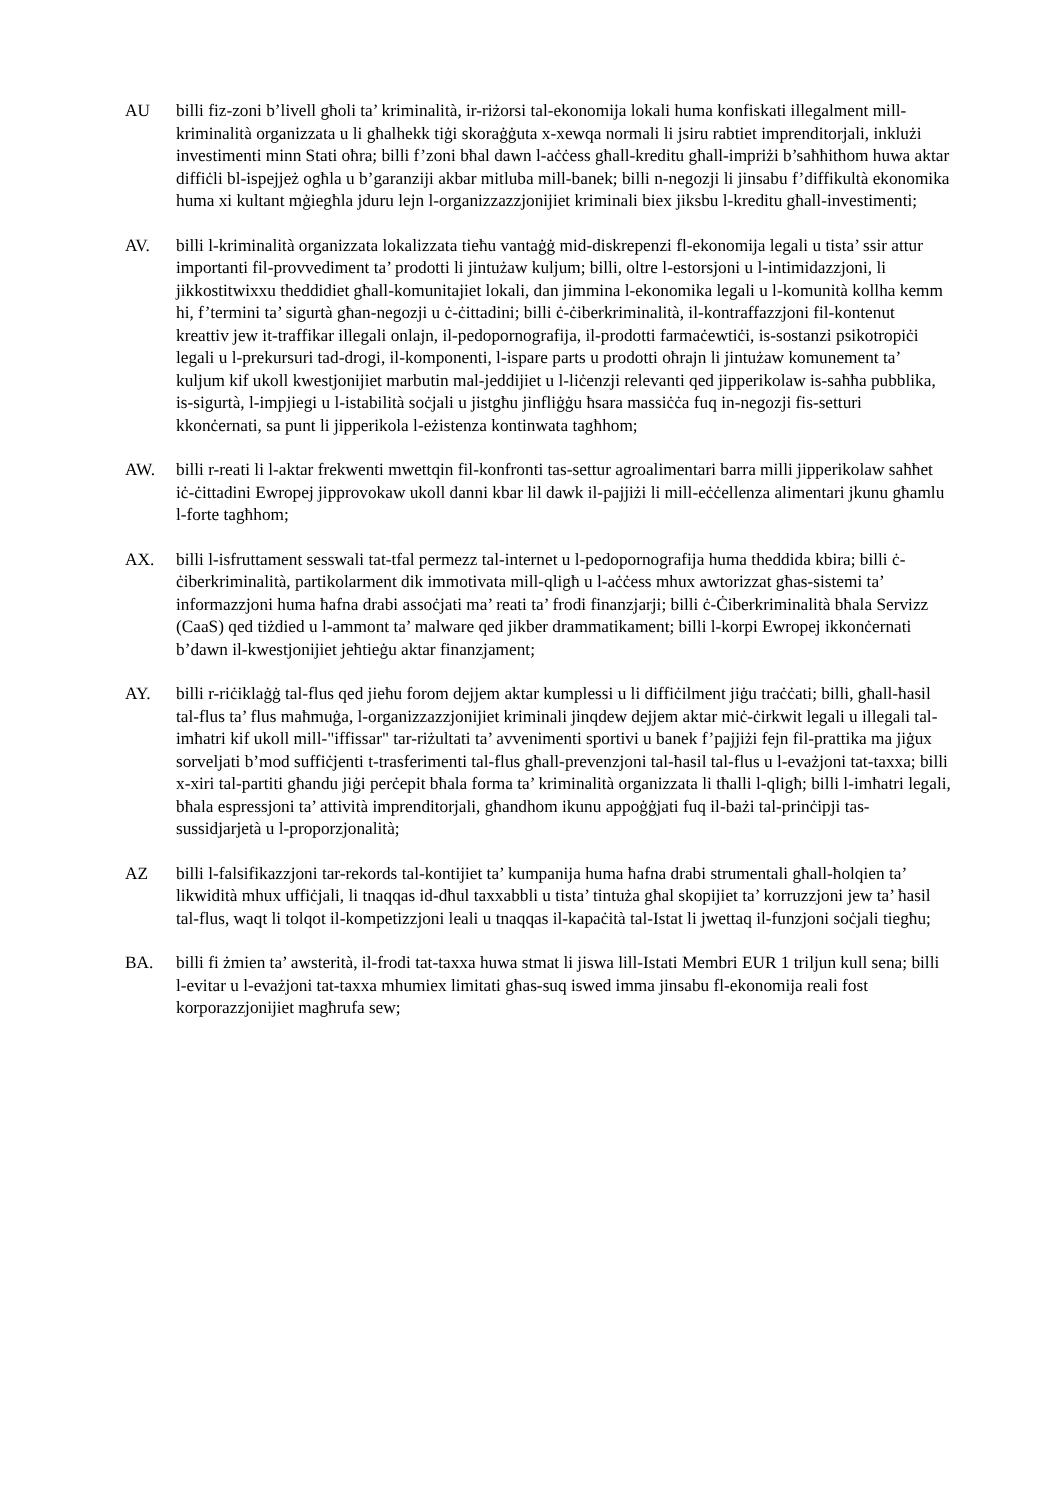AU billi fiz-zoni b’livell għoli ta’ kriminalità, ir-riżorsi tal-ekonomija lokali huma konfiskati illegalment mill-kriminalità organizzata u li għalhekk tiġi skoraġġuta x-xewqa normali li jsiru rabtiet imprenditorjali, inklużi investimenti minn Stati oħra; billi f’zoni bħal dawn l-aċċess għall-kreditu għall-impriżi b’saħħithom huwa aktar diffiċli bl-ispejjeż ogħla u b’garanziji akbar mitluba mill-banek; billi n-negozji li jinsabu f’diffikultà ekonomika huma xi kultant mġiegħla jduru lejn l-organizzazzjonijiet kriminali biex jiksbu l-kreditu għall-investimenti;
AV. billi l-kriminalità organizzata lokalizzata tieħu vantaġġ mid-diskrepenzi fl-ekonomija legali u tista’ ssir attur importanti fil-provvediment ta’ prodotti li jintużaw kuljum; billi, oltre l-estorsjoni u l-intimidazzjoni, li jikkostitwixxu theddidiet għall-komunitajiet lokali, dan jimmina l-ekonomika legali u l-komunità kollha kemm hi, f’termini ta’ sigurtà għan-negozji u ċ-ċittadini; billi ċ-ċiberkriminalità, il-kontraffazzjoni fil-kontenut kreattiv jew it-traffikar illegali onlajn, il-pedopornografija, il-prodotti farmaċewtiċi, is-sostanzi psikotropiċi legali u l-prekursuri tad-drogi, il-komponenti, l-ispare parts u prodotti oħrajn li jintużaw komunement ta’ kuljum kif ukoll kwestjonijiet marbutin mal-jeddijiet u l-liċenzji relevanti qed jipperikolaw is-saħħa pubblika, is-sigurtà, l-impjiegi u l-istabilità soċjali u jistgħu jinfliġġu ħsara massiċċa fuq in-negozji fis-setturi kkonċernati, sa punt li jipperikola l-eżistenza kontinwata tagħhom;
AW. billi r-reati li l-aktar frekwenti mwettqin fil-konfronti tas-settur agroalimentari barra milli jipperikolaw saħħet iċ-ċittadini Ewropej jipprovokaw ukoll danni kbar lil dawk il-pajjiżi li mill-eċċellenza alimentari jkunu għamlu l-forte tagħhom;
AX. billi l-isfruttament sesswali tat-tfal permezz tal-internet u l-pedopornografija huma theddida kbira; billi ċ-ċiberkriminalità, partikolarment dik immotivata mill-qligħ u l-aċċess mhux awtorizzat għas-sistemi ta’ informazzjoni huma ħafna drabi assoċjati ma’ reati ta’ frodi finanzjarji; billi ċ-Ċiberkriminalità bħala Servizz (CaaS) qed tiżdied u l-ammont ta’ malware qed jikber drammatikament; billi l-korpi Ewropej ikkonċernati b’dawn il-kwestjonijiet jeħtieġu aktar finanzjament;
AY. billi r-riċiklaġġ tal-flus qed jieħu forom dejjem aktar kumplessi u li diffiċilment jiġu traċċati; billi, għall-ħasil tal-flus ta’ flus maħmuġa, l-organizzazzjonijiet kriminali jinqdew dejjem aktar miċ-ċirkwit legali u illegali tal-imħatri kif ukoll mill-"iffissar" tar-riżultati ta’ avvenimenti sportivi u banek f’pajjiżi fejn fil-prattika ma jiġux sorveljati b’mod suffiċjenti t-trasferimenti tal-flus għall-prevenzjoni tal-ħasil tal-flus u l-evażjoni tat-taxxa; billi x-xiri tal-partiti għandu jiġi perċepit bħala forma ta’ kriminalità organizzata li tħalli l-qligħ; billi l-imħatri legali, bħala espressjoni ta’ attività imprenditorjali, għandhom ikunu appoġġjati fuq il-bażi tal-prinċipji tas-sussidjarjetà u l-proporzjonalità;
AZ billi l-falsifikazzjoni tar-rekords tal-kontijiet ta’ kumpanija huma ħafna drabi strumentali għall-ħolqien ta’ likwidità mhux uffiċjali, li tnaqqas id-dħul taxxabbli u tista’ tintuża għal skopijiet ta’ korruzzjoni jew ta’ ħasil tal-flus, waqt li tolqot il-kompetizzjoni leali u tnaqqas il-kapaċità tal-Istat li jwettaq il-funzjoni soċjali tiegħu;
BA. billi fi żmien ta’ awsterità, il-frodi tat-taxxa huwa stmat li jiswa lill-Istati Membri EUR 1 triljun kull sena; billi l-evitar u l-evażjoni tat-taxxa mhumiex limitati għas-suq iswed imma jinsabu fl-ekonomija reali fost korporazzjonijiet magħrufa sew;